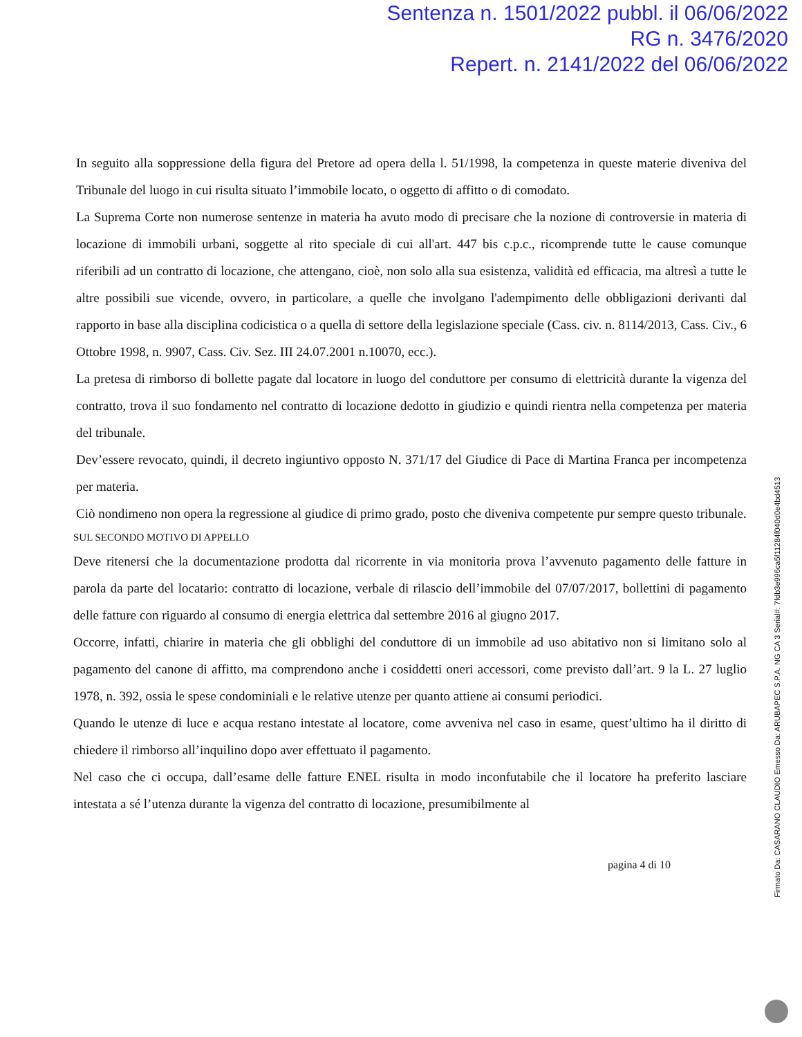Sentenza n. 1501/2022 pubbl. il 06/06/2022
RG n. 3476/2020
Repert. n. 2141/2022 del 06/06/2022
In seguito alla soppressione della figura del Pretore ad opera della l. 51/1998, la competenza in queste materie diveniva del Tribunale del luogo in cui risulta situato l’immobile locato, o oggetto di affitto o di comodato.
La Suprema Corte non numerose sentenze in materia ha avuto modo di precisare che la nozione di controversie in materia di locazione di immobili urbani, soggette al rito speciale di cui all'art. 447 bis c.p.c., ricomprende tutte le cause comunque riferibili ad un contratto di locazione, che attengano, cioè, non solo alla sua esistenza, validità ed efficacia, ma altresì a tutte le altre possibili sue vicende, ovvero, in particolare, a quelle che involgano l'adempimento delle obbligazioni derivanti dal rapporto in base alla disciplina codicistica o a quella di settore della legislazione speciale (Cass. civ. n. 8114/2013, Cass. Civ., 6 Ottobre 1998, n. 9907, Cass. Civ. Sez. III 24.07.2001 n.10070, ecc.).
La pretesa di rimborso di bollette pagate dal locatore in luogo del conduttore per consumo di elettricità durante la vigenza del contratto, trova il suo fondamento nel contratto di locazione dedotto in giudizio e quindi rientra nella competenza per materia del tribunale.
Dev’essere revocato, quindi, il decreto ingiuntivo opposto N. 371/17 del Giudice di Pace di Martina Franca per incompetenza per materia.
Ciò nondimeno non opera la regressione al giudice di primo grado, posto che diveniva competente pur sempre questo tribunale.
SUL SECONDO MOTIVO DI APPELLO
Deve ritenersi che la documentazione prodotta dal ricorrente in via monitoria prova l’avvenuto pagamento delle fatture in parola da parte del locatario: contratto di locazione, verbale di rilascio dell’immobile del 07/07/2017, bollettini di pagamento delle fatture con riguardo al consumo di energia elettrica dal settembre 2016 al giugno 2017.
Occorre, infatti, chiarire in materia che gli obblighi del conduttore di un immobile ad uso abitativo non si limitano solo al pagamento del canone di affitto, ma comprendono anche i cosiddetti oneri accessori, come previsto dall’art. 9 la L. 27 luglio 1978, n. 392, ossia le spese condominiali e le relative utenze per quanto attiene ai consumi periodici.
Quando le utenze di luce e acqua restano intestate al locatore, come avveniva nel caso in esame, quest’ultimo ha il diritto di chiedere il rimborso all’inquilino dopo aver effettuato il pagamento.
Nel caso che ci occupa, dall’esame delle fatture ENEL risulta in modo inconfutabile che il locatore ha preferito lasciare intestata a sé l’utenza durante la vigenza del contratto di locazione, presumibilmente al
pagina 4 di 10
Firmato Da: CASARANO CLAUDIO Emesso Da: ARUBAPEC S.P.A. NG CA 3 Serial#: 7fdb3e996ca5f11284f040d0e4bd4513